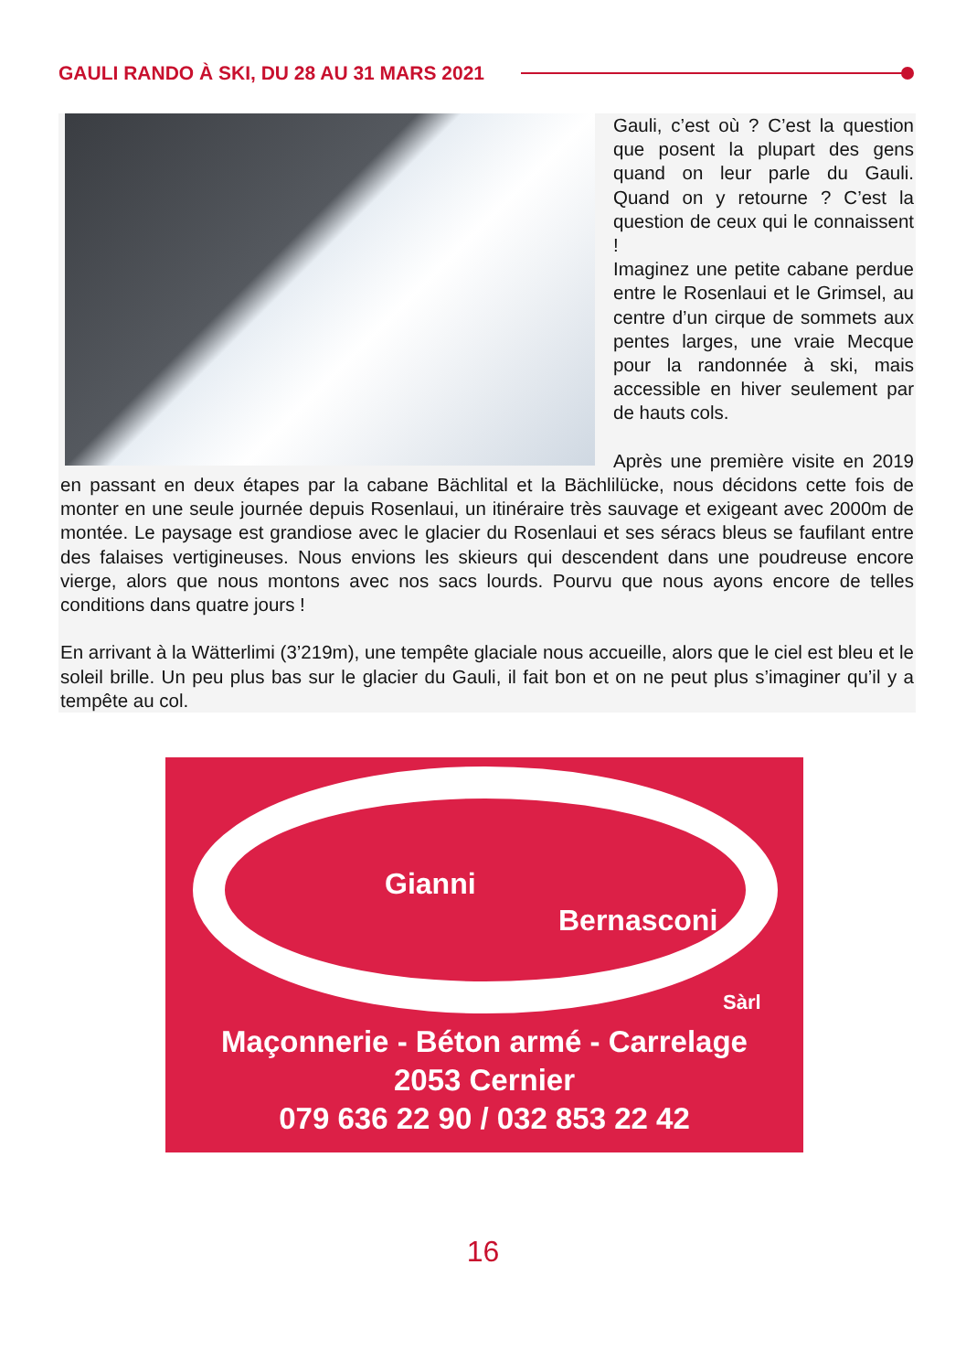GAULI RANDO À SKI, DU 28 AU 31 MARS 2021
Gauli, c’est où ? C’est la question que posent la plupart des gens quand on leur parle du Gauli. Quand on y retourne ? C’est la question de ceux qui le connaissent !
Imaginez une petite cabane perdue entre le Rosenlaui et le Grimsel, au centre d’un cirque de sommets aux pentes larges, une vraie Mecque pour la randonnée à ski, mais accessible en hiver seulement par de hauts cols.
Après une première visite en 2019 en passant en deux étapes par la cabane Bächlital et la Bächlilücke, nous décidons cette fois de monter en une seule journée depuis Rosenlaui, un itinéraire très sauvage et exigeant avec 2000m de montée. Le paysage est grandiose avec le glacier du Rosenlaui et ses séracs bleus se faufilant entre des falaises vertigineuses. Nous envions les skieurs qui descendent dans une poudreuse encore vierge, alors que nous montons avec nos sacs lourds. Pourvu que nous ayons encore de telles conditions dans quatre jours !
En arrivant à la Wätterlimi (3’219m), une tempête glaciale nous accueille, alors que le ciel est bleu et le soleil brille. Un peu plus bas sur le glacier du Gauli, il fait bon et on ne peut plus s’imaginer qu’il y a tempête au col.
Gianni
Bernasconi
Sàrl
Maçonnerie - Béton armé - Carrelage
2053 Cernier
079 636 22 90 / 032 853 22 42
16